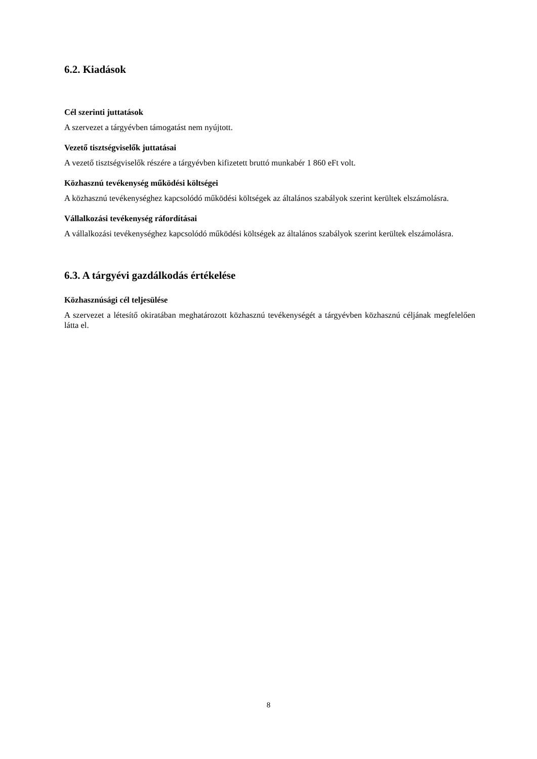6.2. Kiadások
Cél szerinti juttatások
A szervezet a tárgyévben támogatást nem nyújtott.
Vezető tisztségviselők juttatásai
A vezető tisztségviselők részére a tárgyévben kifizetett bruttó munkabér 1 860 eFt volt.
Közhasznú tevékenység működési költségei
A közhasznú tevékenységhez kapcsolódó működési költségek az általános szabályok szerint kerültek elszámolásra.
Vállalkozási tevékenység ráfordításai
A vállalkozási tevékenységhez kapcsolódó működési költségek az általános szabályok szerint kerültek elszámolásra.
6.3. A tárgyévi gazdálkodás értékelése
Közhasznúsági cél teljesülése
A szervezet a létesítő okiratában meghatározott közhasznú tevékenységét a tárgyévben köz­hasznú céljának megfelelően látta el.
8